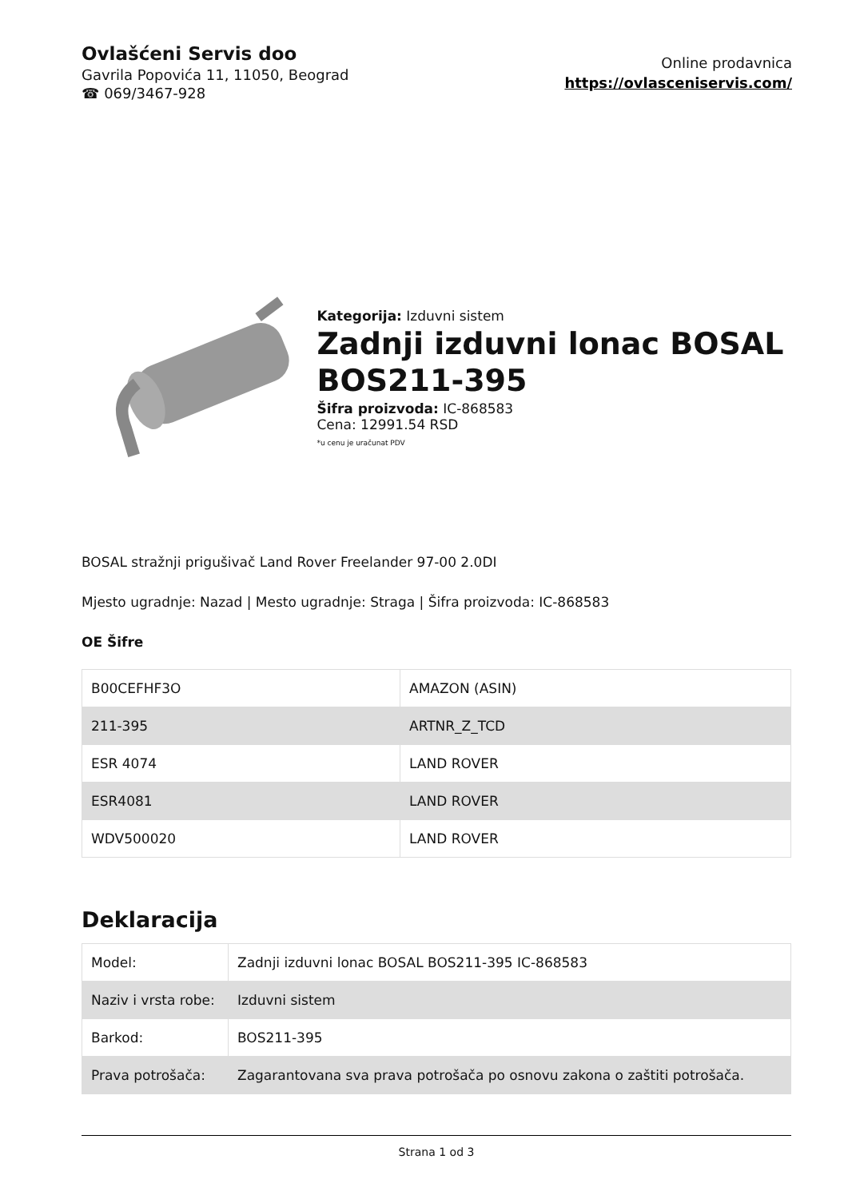Ovlašćeni Servis doo
Gavrila Popovića 11, 11050, Beograd
☎ 069/3467-928
Online prodavnica
https://ovlasceniservis.com/
Kategorija: Izduvni sistem
Zadnji izduvni lonac BOSAL BOS211-395
Šifra proizvoda: IC-868583
Cena: 12991.54 RSD
*u cenu je uračunat PDV
BOSAL stražnji prigušivač Land Rover Freelander 97-00 2.0DI
Mjesto ugradnje: Nazad | Mesto ugradnje: Straga | Šifra proizvoda: IC-868583
OE Šifre
| B00CEFHF3O | AMAZON (ASIN) |
| 211-395 | ARTNR_Z_TCD |
| ESR 4074 | LAND ROVER |
| ESR4081 | LAND ROVER |
| WDV500020 | LAND ROVER |
Deklaracija
| Model: | Zadnji izduvni lonac BOSAL BOS211-395 IC-868583 |
| Naziv i vrsta robe: | Izduvni sistem |
| Barkod: | BOS211-395 |
| Prava potrošača: | Zagarantovana sva prava potrošača po osnovu zakona o zaštiti potrošača. |
Strana 1 od 3